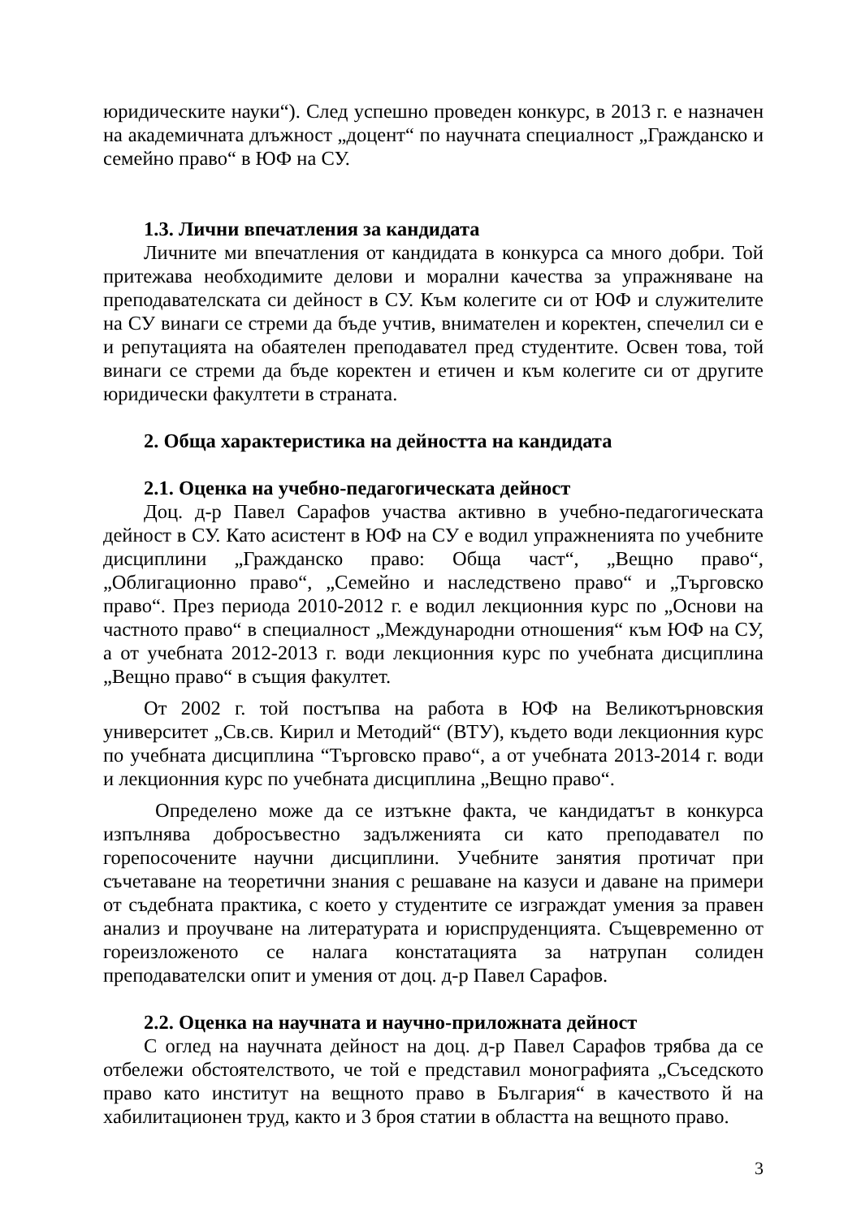юридическите науки“). След успешно проведен конкурс, в 2013 г. е назначен на академичната длъжност „доцент“ по научната специалност „Гражданско и семейно право“ в ЮФ на СУ.
1.3. Лични впечатления за кандидата
Личните ми впечатления от кандидата в конкурса са много добри. Той притежава необходимите делови и морални качества за упражняване на преподавателската си дейност в СУ. Към колегите си от ЮФ и служителите на СУ винаги се стреми да бъде учтив, внимателен и коректен, спечелил си е и репутацията на обаятелен преподавател пред студентите. Освен това, той винаги се стреми да бъде коректен и етичен и към колегите си от другите юридически факултети в страната.
2. Обща характеристика на дейността на кандидата
2.1. Оценка на учебно-педагогическата дейност
Доц. д-р Павел Сарафов участва активно в учебно-педагогическата дейност в СУ. Като асистент в ЮФ на СУ е водил упражненията по учебните дисциплини „Гражданско право: Обща част“, „Вещно право“, „Облигационно право“, „Семейно и наследствено право“ и „Търговско право“. През периода 2010-2012 г. е водил лекционния курс по „Основи на частното право“ в специалност „Международни отношения“ към ЮФ на СУ, а от учебната 2012-2013 г. води лекционния курс по учебната дисциплина „Вещно право“ в същия факултет.
От 2002 г. той постъпва на работа в ЮФ на Великотърновския университет „Св.св. Кирил и Методий“ (ВТУ), където води лекционния курс по учебната дисциплина “Търговско право“, а от учебната 2013-2014 г. води и лекционния курс по учебната дисциплина „Вещно право“.
Определено може да се изтъкне факта, че кандидатът в конкурса изпълнява добросъвестно задълженията си като преподавател по горепосочените научни дисциплини. Учебните занятия протичат при съчетаване на теоретични знания с решаване на казуси и даване на примери от съдебната практика, с което у студентите се изграждат умения за правен анализ и проучване на литературата и юриспруденцията. Същевременно от гореизложеното се налага констатацията за натрупан солиден преподавателски опит и умения от доц. д-р Павел Сарафов.
2.2. Оценка на научната и научно-приложната дейност
С оглед на научната дейност на доц. д-р Павел Сарафов трябва да се отбележи обстоятелството, че той е представил монографията „Съседското право като институт на вещното право в България“ в качеството й на хабилитационен труд, както и 3 броя статии в областта на вещното право.
3